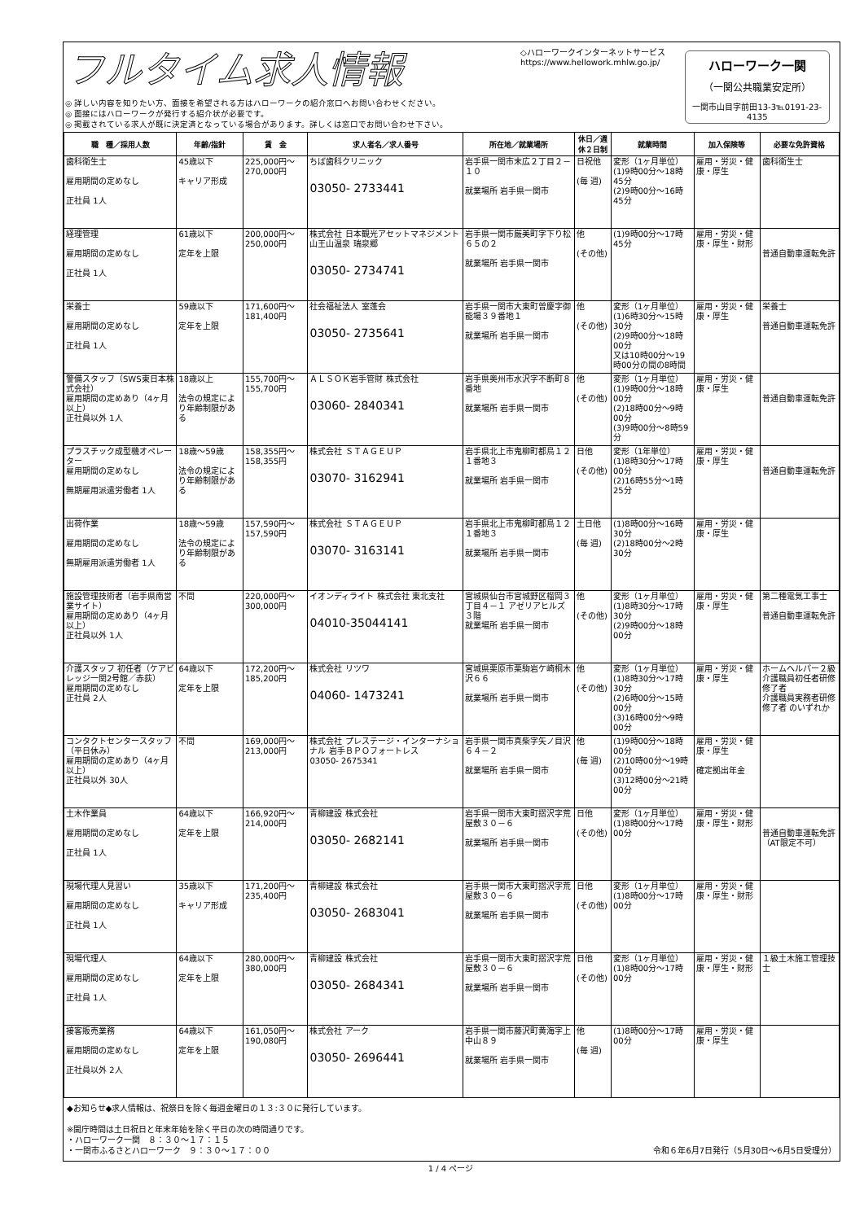フルタイム求人情報
◎ 詳しい内容を知りたい方、面接を希望される方はハローワークの紹介窓口へお問い合わせください。
◎ 面接にはハローワークが発行する紹介状が必要です。
◎ 掲載されている求人が既に決定済となっている場合があります。詳しくは窓口でお問い合わせ下さい。
◇ハローワークインターネットサービス
https://www.hellowork.mhlw.go.jp/
ハローワーク一関
（一関公共職業安定所）
一関市山目字前田13-3℡0191-23-4135
| 職 種／採用人数 | 年齢/指針 | 賃 金 | 求人者名／求人番号 | 所在地／就業場所 | 休日／週休２日制 | 就業時間 | 加入保険等 | 必要な免許資格 |
| --- | --- | --- | --- | --- | --- | --- | --- | --- |
| 歯科衛生士 雇用期間の定めなし 正社員 1人 | 45歳以下 キャリア形成 | 225,000円～270,000円 | ちば歯科クリニック 03050- 2733441 | 岩手県一関市末広２丁目２－１０ 就業場所 岩手県一関市 | 日祝他 (毎 週) | 変形（1ヶ月単位） (1)9時00分～18時45分 (2)9時00分～16時45分 | 雇用・労災・健康・厚生 | 歯科衛生士 |
| 経理管理 雇用期間の定めなし 正社員 1人 | 61歳以下 定年を上限 | 200,000円～250,000円 | 株式会社 日本観光アセットマネジメント 山王山温泉 瑞泉郷 03050- 2734741 | 岩手県一関市厳美町字下り松６５の２ 就業場所 岩手県一関市 | 他 (その他) | (1)9時00分～17時45分 | 雇用・労災・健康・厚生・財形 | 普通自動車運転免許 |
| 栄養士 雇用期間の定めなし 正社員 1人 | 59歳以下 定年を上限 | 171,600円～181,400円 | 社会福祉法人 室蓬会 03050- 2735641 | 岩手県一関市大東町曽慶字御能場３９番地１ 就業場所 岩手県一関市 | 他 (その他) | 変形（1ヶ月単位） (1)6時30分～15時30分 (2)9時00分～18時00分 又は10時00分～19時00分の間の8時間 | 雇用・労災・健康・厚生 | 栄養士 普通自動車運転免許 |
| 警備スタッフ（SWS東日本株式会社） 雇用期間の定めあり（4ヶ月以上） 正社員以外 1人 | 18歳以上 法令の規定により年齢制限がある | 155,700円～155,700円 | ＡＬＳＯＫ岩手管財 株式会社 03060- 2840341 | 岩手県奥州市水沢字不断町８番地 就業場所 岩手県一関市 | 他 (その他) | 変形（1ヶ月単位） (1)9時00分～18時00分 (2)18時00分～9時00分 (3)9時00分～8時59分 | 雇用・労災・健康・厚生 | 普通自動車運転免許 |
| プラスチック成型機オペレーター 雇用期間の定めなし 無期雇用派遣労働者 1人 | 18歳～59歳 法令の規定により年齢制限がある | 158,355円～158,355円 | 株式会社 ＳＴＡＧＥＵＰ 03070- 3162941 | 岩手県北上市鬼柳町都鳥１２１番地３ 就業場所 岩手県一関市 | 日他 (その他) | 変形（1年単位） (1)8時30分～17時00分 (2)16時55分～1時25分 | 雇用・労災・健康・厚生 | 普通自動車運転免許 |
| 出荷作業 雇用期間の定めなし 無期雇用派遣労働者 1人 | 18歳～59歳 法令の規定により年齢制限がある | 157,590円～157,590円 | 株式会社 ＳＴＡＧＥＵＰ 03070- 3163141 | 岩手県北上市鬼柳町都鳥１２１番地３ 就業場所 岩手県一関市 | 土日他 (毎 週) | (1)8時00分～16時30分 (2)18時00分～2時30分 | 雇用・労災・健康・厚生 | |
| 施設管理技術者（岩手県南営業サイト） 雇用期間の定めあり（4ヶ月以上） 正社員以外 1人 | 不問 | 220,000円～300,000円 | イオンディライト 株式会社 東北支社 04010-35044141 | 宮城県仙台市宮城野区榴岡３丁目４－１ アゼリアヒルズ３階 就業場所 岩手県一関市 | 他 (その他) | 変形（1ヶ月単位） (1)8時30分～17時30分 (2)9時00分～18時00分 | 雇用・労災・健康・厚生 | 第二種電気工事士 普通自動車運転免許 |
| 介護スタッフ 初任者（ケアビレッジ一関2号館／赤荻） 雇用期間の定めなし 正社員 2人 | 64歳以下 定年を上限 | 172,200円～185,200円 | 株式会社 リツワ 04060- 1473241 | 宮城県栗原市栗駒岩ケ崎桐木沢６６ 就業場所 岩手県一関市 | 他 (その他) | 変形（1ヶ月単位） (1)8時30分～17時30分 (2)6時00分～15時00分 (3)16時00分～9時00分 | 雇用・労災・健康・厚生 | ホームヘルパー２級 介護職員初任者研修修了者 介護職員実務者研修修了者 のいずれか |
| コンタクトセンタースタッフ（平日休み） 雇用期間の定めあり（4ヶ月以上） 正社員以外 30人 | 不問 | 169,000円～213,000円 | 株式会社 プレステージ・インターナショナル 岩手ＢＰＯフォートレス 03050- 2675341 | 岩手県一関市真柴字矢ノ目沢６４－２ 就業場所 岩手県一関市 | 他 (毎 週) | (1)9時00分～18時00分 (2)10時00分～19時00分 (3)12時00分～21時00分 | 雇用・労災・健康・厚生 確定拠出年金 | |
| 土木作業員 雇用期間の定めなし 正社員 1人 | 64歳以下 定年を上限 | 166,920円～214,000円 | 青柳建設 株式会社 03050- 2682141 | 岩手県一関市大東町摺沢字荒屋敷３０－６ 就業場所 岩手県一関市 | 日他 (その他) | 変形（1ヶ月単位） (1)8時00分～17時00分 | 雇用・労災・健康・厚生・財形 | 普通自動車運転免許（AT限定不可） |
| 現場代理人見習い 雇用期間の定めなし 正社員 1人 | 35歳以下 キャリア形成 | 171,200円～235,400円 | 青柳建設 株式会社 03050- 2683041 | 岩手県一関市大東町摺沢字荒屋敷３０－６ 就業場所 岩手県一関市 | 日他 (その他) | 変形（1ヶ月単位） (1)8時00分～17時00分 | 雇用・労災・健康・厚生・財形 | |
| 現場代理人 雇用期間の定めなし 正社員 1人 | 64歳以下 定年を上限 | 280,000円～380,000円 | 青柳建設 株式会社 03050- 2684341 | 岩手県一関市大東町摺沢字荒屋敷３０－６ 就業場所 岩手県一関市 | 日他 (その他) | 変形（1ヶ月単位） (1)8時00分～17時00分 | 雇用・労災・健康・厚生・財形 | １級土木施工管理技士 |
| 接客販売業務 雇用期間の定めなし 正社員以外 2人 | 64歳以下 定年を上限 | 161,050円～190,080円 | 株式会社 アーク 03050- 2696441 | 岩手県一関市藤沢町黄海字上中山８９ 就業場所 岩手県一関市 | 他 (毎 週) | (1)8時00分～17時00分 | 雇用・労災・健康・厚生 | |
◆お知らせ◆求人情報は、祝祭日を除く毎週金曜日の１３:３０に発行しています。
※開庁時間は土日祝日と年末年始を除く平日の次の時間通りです。
・ハローワーク一関　８：３０～１７：１５
・一関市ふるさとハローワーク　９：３０～１７：００ 令和６年6月7日発行（5月30日～6月5日受理分）
1 / 4 ページ